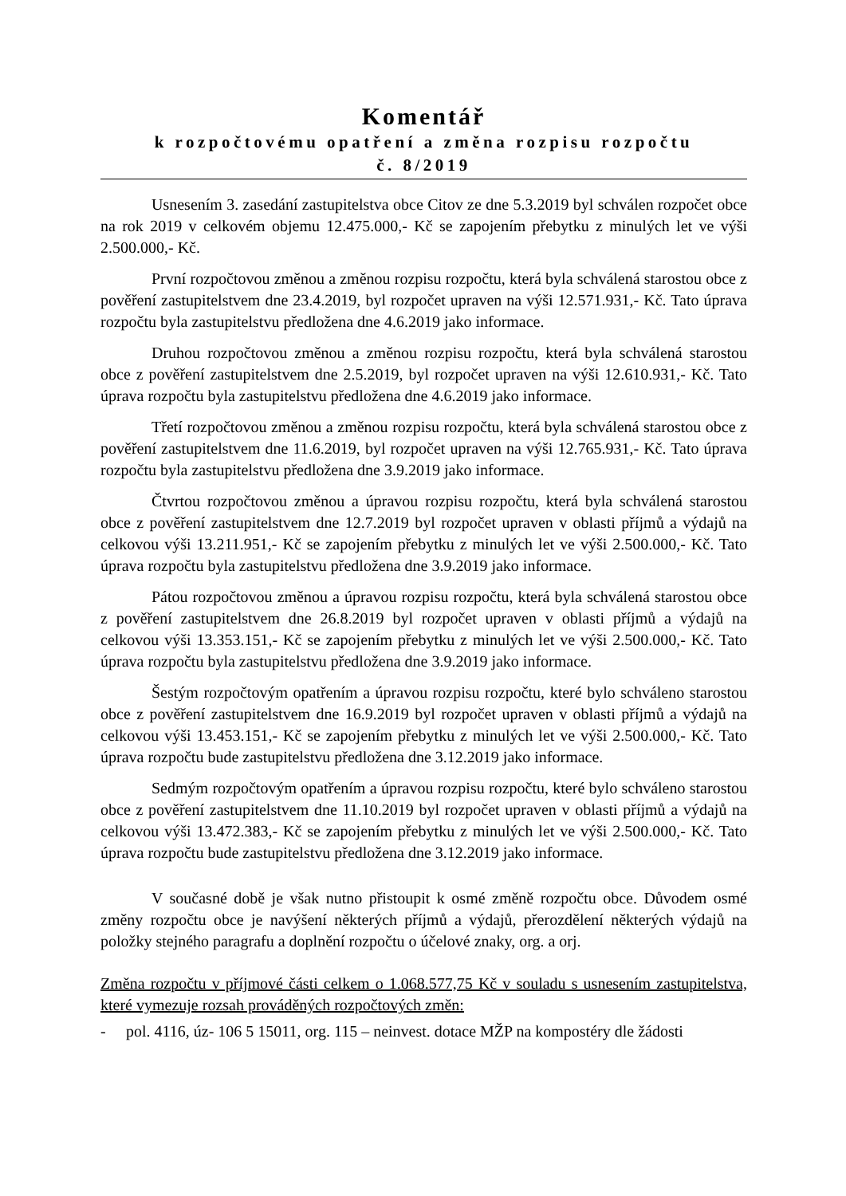Komentář
k rozpočtovému opatření a změna rozpisu rozpočtu
č. 8/2019
Usnesením 3. zasedání zastupitelstva obce Citov ze dne 5.3.2019 byl schválen rozpočet obce na rok 2019 v celkovém objemu 12.475.000,- Kč se zapojením přebytku z minulých let ve výši 2.500.000,- Kč.
První rozpočtovou změnou a změnou rozpisu rozpočtu, která byla schválená starostou obce z pověření zastupitelstvem dne 23.4.2019, byl rozpočet upraven na výši 12.571.931,- Kč. Tato úprava rozpočtu byla zastupitelstvu předložena dne 4.6.2019 jako informace.
Druhou rozpočtovou změnou a změnou rozpisu rozpočtu, která byla schválená starostou obce z pověření zastupitelstvem dne 2.5.2019, byl rozpočet upraven na výši 12.610.931,- Kč. Tato úprava rozpočtu byla zastupitelstvu předložena dne 4.6.2019 jako informace.
Třetí rozpočtovou změnou a změnou rozpisu rozpočtu, která byla schválená starostou obce z pověření zastupitelstvem dne 11.6.2019, byl rozpočet upraven na výši 12.765.931,- Kč. Tato úprava rozpočtu byla zastupitelstvu předložena dne 3.9.2019 jako informace.
Čtvrtou rozpočtovou změnou a úpravou rozpisu rozpočtu, která byla schválená starostou obce z pověření zastupitelstvem dne 12.7.2019 byl rozpočet upraven v oblasti příjmů a výdajů na celkovou výši 13.211.951,- Kč se zapojením přebytku z minulých let ve výši 2.500.000,- Kč. Tato úprava rozpočtu byla zastupitelstvu předložena dne 3.9.2019 jako informace.
Pátou rozpočtovou změnou a úpravou rozpisu rozpočtu, která byla schválená starostou obce z pověření zastupitelstvem dne 26.8.2019 byl rozpočet upraven v oblasti příjmů a výdajů na celkovou výši 13.353.151,- Kč se zapojením přebytku z minulých let ve výši 2.500.000,- Kč. Tato úprava rozpočtu byla zastupitelstvu předložena dne 3.9.2019 jako informace.
Šestým rozpočtovým opatřením a úpravou rozpisu rozpočtu, které bylo schváleno starostou obce z pověření zastupitelstvem dne 16.9.2019 byl rozpočet upraven v oblasti příjmů a výdajů na celkovou výši 13.453.151,- Kč se zapojením přebytku z minulých let ve výši 2.500.000,- Kč. Tato úprava rozpočtu bude zastupitelstvu předložena dne 3.12.2019 jako informace.
Sedmým rozpočtovým opatřením a úpravou rozpisu rozpočtu, které bylo schváleno starostou obce z pověření zastupitelstvem dne 11.10.2019 byl rozpočet upraven v oblasti příjmů a výdajů na celkovou výši 13.472.383,- Kč se zapojením přebytku z minulých let ve výši 2.500.000,- Kč. Tato úprava rozpočtu bude zastupitelstvu předložena dne 3.12.2019 jako informace.
V současné době je však nutno přistoupit k osmé změně rozpočtu obce. Důvodem osmé změny rozpočtu obce je navýšení některých příjmů a výdajů, přerozdělení některých výdajů na položky stejného paragrafu a doplnění rozpočtu o účelové znaky, org. a orj.
Změna rozpočtu v příjmové části celkem o 1.068.577,75 Kč v souladu s usnesením zastupitelstva, které vymezuje rozsah prováděných rozpočtových změn:
- pol. 4116, úz- 106 5 15011, org. 115 – neinvest. dotace MŽP na kompostéry dle žádosti